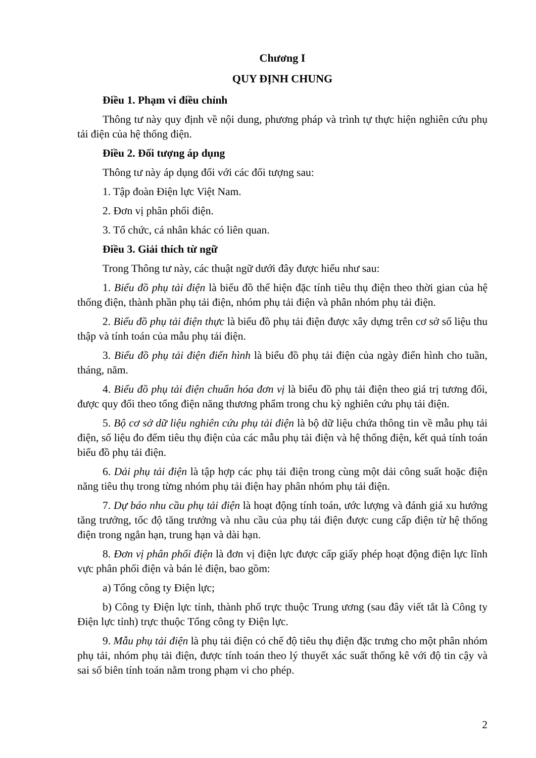Chương I
QUY ĐỊNH CHUNG
Điều 1. Phạm vi điều chỉnh
Thông tư này quy định về nội dung, phương pháp và trình tự thực hiện nghiên cứu phụ tải điện của hệ thống điện.
Điều 2. Đối tượng áp dụng
Thông tư này áp dụng đối với các đối tượng sau:
1. Tập đoàn Điện lực Việt Nam.
2. Đơn vị phân phối điện.
3. Tổ chức, cá nhân khác có liên quan.
Điều 3. Giải thích từ ngữ
Trong Thông tư này, các thuật ngữ dưới đây được hiểu như sau:
1. Biểu đồ phụ tải điện là biểu đồ thể hiện đặc tính tiêu thụ điện theo thời gian của hệ thống điện, thành phần phụ tải điện, nhóm phụ tải điện và phân nhóm phụ tải điện.
2. Biểu đồ phụ tải điện thực là biểu đồ phụ tải điện được xây dựng trên cơ sở số liệu thu thập và tính toán của mẫu phụ tải điện.
3. Biểu đồ phụ tải điện điển hình là biểu đồ phụ tải điện của ngày điển hình cho tuần, tháng, năm.
4. Biểu đồ phụ tải điện chuẩn hóa đơn vị là biểu đồ phụ tải điện theo giá trị tương đối, được quy đổi theo tổng điện năng thương phẩm trong chu kỳ nghiên cứu phụ tải điện.
5. Bộ cơ sở dữ liệu nghiên cứu phụ tải điện là bộ dữ liệu chứa thông tin về mẫu phụ tải điện, số liệu đo đếm tiêu thụ điện của các mẫu phụ tải điện và hệ thống điện, kết quả tính toán biểu đồ phụ tải điện.
6. Dải phụ tải điện là tập hợp các phụ tải điện trong cùng một dải công suất hoặc điện năng tiêu thụ trong từng nhóm phụ tải điện hay phân nhóm phụ tải điện.
7. Dự báo nhu cầu phụ tải điện là hoạt động tính toán, ước lượng và đánh giá xu hướng tăng trưởng, tốc độ tăng trưởng và nhu cầu của phụ tải điện được cung cấp điện từ hệ thống điện trong ngắn hạn, trung hạn và dài hạn.
8. Đơn vị phân phối điện là đơn vị điện lực được cấp giấy phép hoạt động điện lực lĩnh vực phân phối điện và bán lẻ điện, bao gồm:
a) Tổng công ty Điện lực;
b) Công ty Điện lực tỉnh, thành phố trực thuộc Trung ương (sau đây viết tắt là Công ty Điện lực tỉnh) trực thuộc Tổng công ty Điện lực.
9. Mẫu phụ tải điện là phụ tải điện có chế độ tiêu thụ điện đặc trưng cho một phân nhóm phụ tải, nhóm phụ tải điện, được tính toán theo lý thuyết xác suất thống kê với độ tin cậy và sai số biên tính toán nằm trong phạm vi cho phép.
2